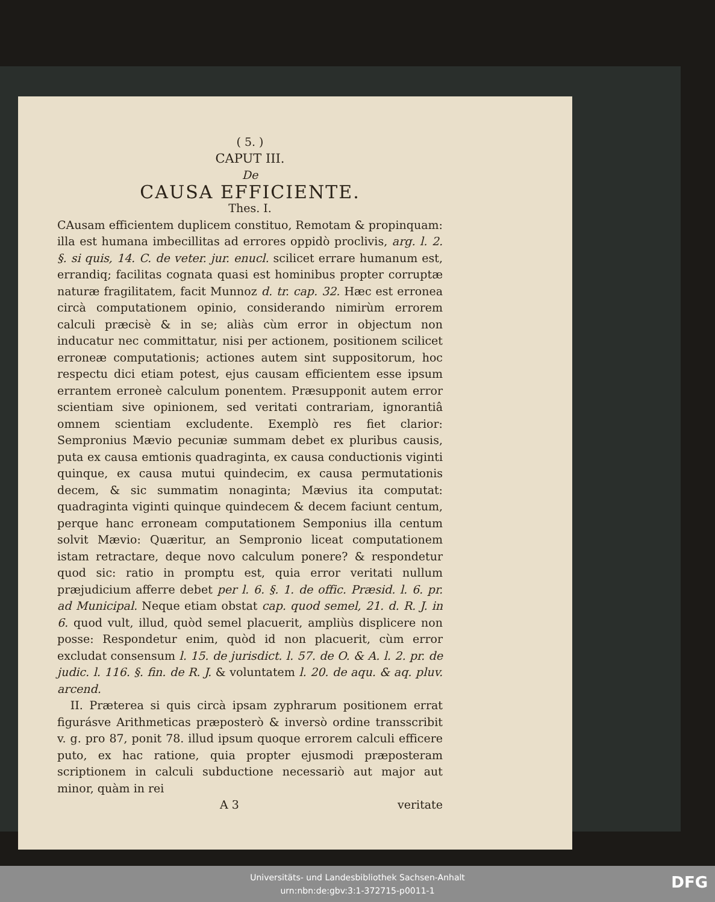( 5. )
CAPUT III.
De
CAUSA EFFICIENTE.
Thes. I.
CAusam efficientem duplicem constituo, Remotam & propinquam: illa est humana imbecillitas ad errores oppidò proclivis, arg. l. 2. §. si quis, 14. C. de veter. jur. enucl. scilicet errare humanum est, errandiq; facilitas cognata quasi est hominibus propter corruptæ naturæ fragilitatem, facit Munnoz d. tr. cap. 32. Hæc est erronea circà computationem opinio, considerando nimirùm errorem calculi præcisè & in se; aliàs cùm error in objectum non inducatur nec committatur, nisi per actionem, positionem scilicet erroneæ computationis; actiones autem sint suppositorum, hoc respectu dici etiam potest, ejus causam efficientem esse ipsum errantem erroneè calculum ponentem. Præsupponit autem error scientiam sive opinionem, sed veritati contrariam, ignorantiâ omnem scientiam excludente. Exemplò res fiet clarior: Sempronius Mævio pecuniæ summam debet ex pluribus causis, puta ex causa emtionis quadraginta, ex causa conductionis viginti quinque, ex causa mutui quindecim, ex causa permutationis decem, & sic summatim nonaginta; Mævius ita computat: quadraginta viginti quinque quindecem & decem faciunt centum, perque hanc erroneam computationem Semponius illa centum solvit Mævio: Quæritur, an Sempronio liceat computationem istam retractare, deque novo calculum ponere? & respondetur quod sic: ratio in promptu est, quia error veritati nullum præjudicium afferre debet per l. 6. §. 1. de offic. Præsid. l. 6. pr. ad Municipal. Neque etiam obstat cap. quod semel, 21. d. R. J. in 6. quod vult, illud, quòd semel placuerit, ampliùs displicere non posse: Respondetur enim, quòd id non placuerit, cùm error excludat consensum l. 15. de jurisdict. l. 57. de O. & A. l. 2. pr. de judic. l. 116. §. fin. de R. J. & voluntatem l. 20. de aqu. & aq. pluv. arcend.
II. Præterea si quis circà ipsam zyphrarum positionem errat figurásve Arithmeticas præposterò & inversò ordine transscribit v. g. pro 87, ponit 78. illud ipsum quoque errorem calculi efficere puto, ex hac ratione, quia propter ejusmodi præposteram scriptionem in calculi subductione necessariò aut major aut minor, quàm in rei
A 3 veritate
Universitäts- und Landesbibliothek Sachsen-Anhalt
urn:nbn:de:gbv:3:1-372715-p0011-1
DFG